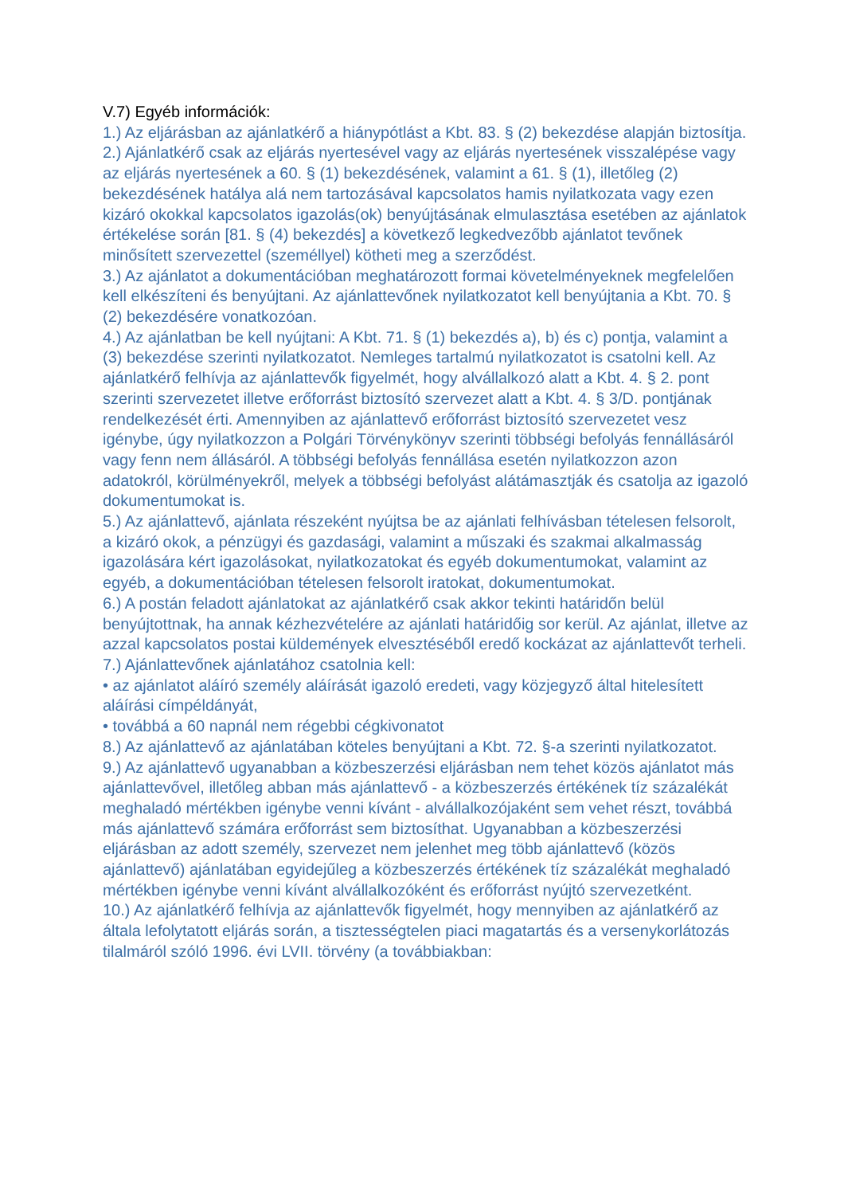V.7) Egyéb információk:
1.) Az eljárásban az ajánlatkérő a hiánypótlást a Kbt. 83. § (2) bekezdése alapján biztosítja.
2.) Ajánlatkérő csak az eljárás nyertesével vagy az eljárás nyertesének visszalépése vagy az eljárás nyertesének a 60. § (1) bekezdésének, valamint a 61. § (1), illetőleg (2) bekezdésének hatálya alá nem tartozásával kapcsolatos hamis nyilatkozata vagy ezen kizáró okokkal kapcsolatos igazolás(ok) benyújtásának elmulasztása esetében az ajánlatok értékelése során [81. § (4) bekezdés] a következő legkedvezőbb ajánlatot tevőnek minősített szervezettel (személlyel) kötheti meg a szerződést.
3.) Az ajánlatot a dokumentációban meghatározott formai követelményeknek megfelelően kell elkészíteni és benyújtani. Az ajánlattevőnek nyilatkozatot kell benyújtania a Kbt. 70. § (2) bekezdésére vonatkozóan.
4.) Az ajánlatban be kell nyújtani: A Kbt. 71. § (1) bekezdés a), b) és c) pontja, valamint a (3) bekezdése szerinti nyilatkozatot. Nemleges tartalmú nyilatkozatot is csatolni kell. Az ajánlatkérő felhívja az ajánlattevők figyelmét, hogy alvállalkozó alatt a Kbt. 4. § 2. pont szerinti szervezetet illetve erőforrást biztosító szervezet alatt a Kbt. 4. § 3/D. pontjának rendelkezését érti. Amennyiben az ajánlattevő erőforrást biztosító szervezetet vesz igénybe, úgy nyilatkozzon a Polgári Törvénykönyv szerinti többségi befolyás fennállásáról vagy fenn nem állásáról. A többségi befolyás fennállása esetén nyilatkozzon azon adatokról, körülményekről, melyek a többségi befolyást alátámasztják és csatolja az igazoló dokumentumokat is.
5.) Az ajánlattevő, ajánlata részeként nyújtsa be az ajánlati felhívásban tételesen felsorolt, a kizáró okok, a pénzügyi és gazdasági, valamint a műszaki és szakmai alkalmasság igazolására kért igazolásokat, nyilatkozatokat és egyéb dokumentumokat, valamint az egyéb, a dokumentációban tételesen felsorolt iratokat, dokumentumokat.
6.) A postán feladott ajánlatokat az ajánlatkérő csak akkor tekinti határidőn belül benyújtottnak, ha annak kézhezvételére az ajánlati határidőig sor kerül. Az ajánlat, illetve az azzal kapcsolatos postai küldemények elvesztéséből eredő kockázat az ajánlattevőt terheli.
7.) Ajánlattevőnek ajánlatához csatolnia kell:
• az ajánlatot aláíró személy aláírását igazoló eredeti, vagy közjegyző által hitelesített aláírási címpéldányát,
• továbbá a 60 napnál nem régebbi cégkivonatot
8.) Az ajánlattevő az ajánlatában köteles benyújtani a Kbt. 72. §-a szerinti nyilatkozatot.
9.) Az ajánlattevő ugyanabban a közbeszerzési eljárásban nem tehet közös ajánlatot más ajánlattevővel, illetőleg abban más ajánlattevő - a közbeszerzés értékének tíz százalékát meghaladó mértékben igénybe venni kívánt - alvállalkozójaként sem vehet részt, továbbá más ajánlattevő számára erőforrást sem biztosíthat. Ugyanabban a közbeszerzési eljárásban az adott személy, szervezet nem jelenhet meg több ajánlattevő (közös ajánlattevő) ajánlatában egyidejűleg a közbeszerzés értékének tíz százalékát meghaladó mértékben igénybe venni kívánt alvállalkozóként és erőforrást nyújtó szervezetként.
10.) Az ajánlatkérő felhívja az ajánlattevők figyelmét, hogy mennyiben az ajánlatkérő az általa lefolytatott eljárás során, a tisztességtelen piaci magatartás és a versenykorlátozás tilalmáról szóló 1996. évi LVII. törvény (a továbbiakban: